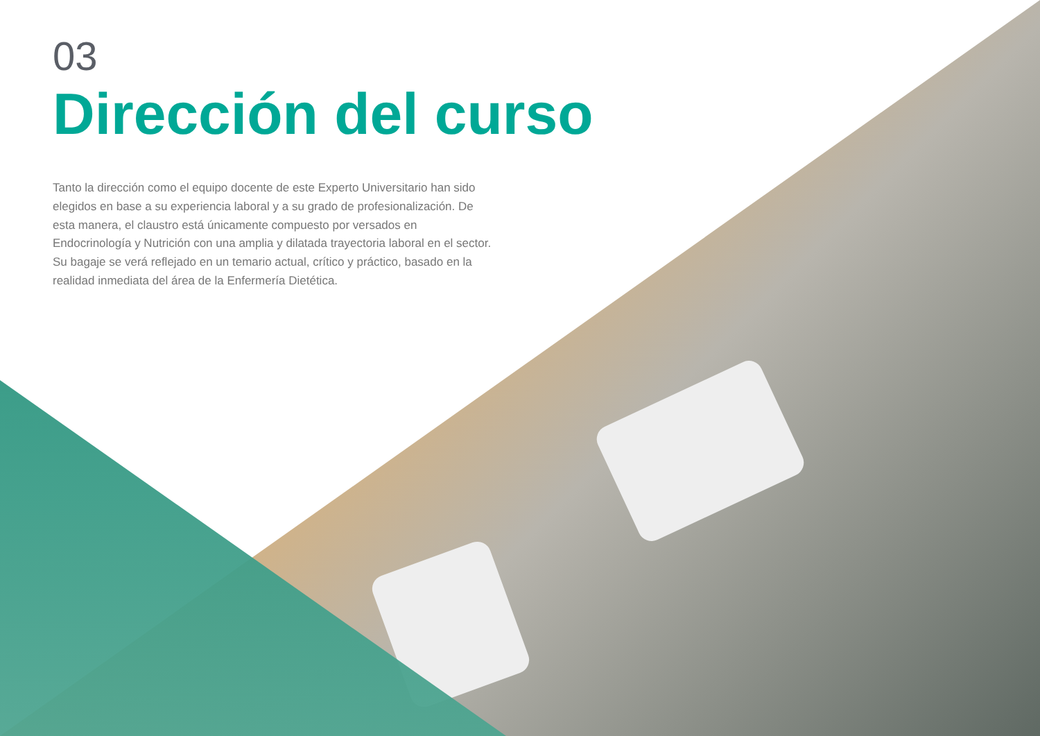03
Dirección del curso
Tanto la dirección como el equipo docente de este Experto Universitario han sido elegidos en base a su experiencia laboral y a su grado de profesionalización. De esta manera, el claustro está únicamente compuesto por versados en Endocrinología y Nutrición con una amplia y dilatada trayectoria laboral en el sector. Su bagaje se verá reflejado en un temario actual, crítico y práctico, basado en la realidad inmediata del área de la Enfermería Dietética.